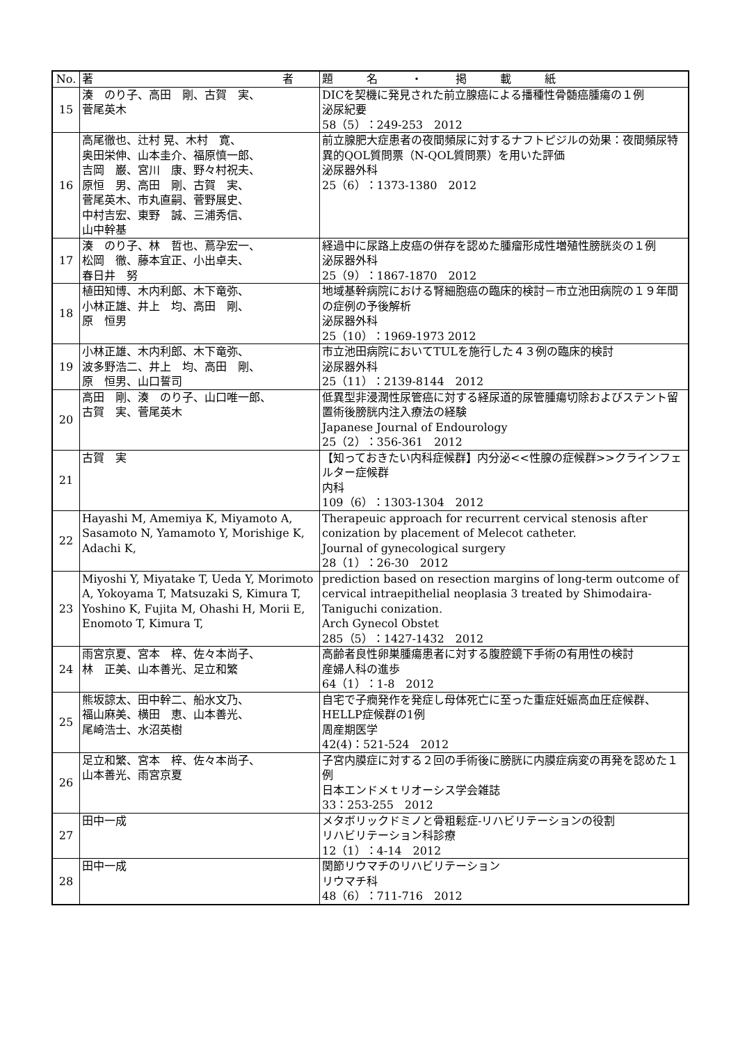| No. | 著 者 | 題 名 ・ 掲 載 紙 |
| --- | --- | --- |
| 15 | 湊 のり子、高田 剛、古賀 実、 菅尾英木 | DICを契機に発見された前立腺癌による播種性骨髄癌腫瘍の１例 泌尿紀要 58（5）：249-253 2012 |
| 16 | 高尾徹也、辻村 晃、木村 寛、 奥田栄伸、山本圭介、福原慎一郎、 吉岡 巌、宮川 康、野々村祝夫、 原恒 男、高田 剛、古賀 実、 菅尾英木、市丸直嗣、菅野展史、 中村吉宏、東野 誠、三浦秀信、 山中幹基 | 前立腺肥大症患者の夜間頻尿に対するナフトピジルの効果：夜間頻尿特異的QOL質問票（N-QOL質問票）を用いた評価 泌尿器外科 25（6）：1373-1380 2012 |
| 17 | 湊 のり子、林 哲也、蔦孕宏一、 松岡 徹、藤本宜正、小出卓夫、 春日井 努 | 経過中に尿路上皮癌の併存を認めた腫瘤形成性増殖性膀胱炎の１例 泌尿器外科 25（9）：1867-1870 2012 |
| 18 | 植田知博、木内利郎、木下竜弥、 小林正雄、井上 均、高田 剛、 原 恒男 | 地域基幹病院における腎細胞癌の臨床的検討－市立池田病院の１９年間の症例の予後解析 泌尿器外科 25（10）：1969-1973 2012 |
| 19 | 小林正雄、木内利郎、木下竜弥、 波多野浩二、井上 均、高田 剛、 原 恒男、山口誓司 | 市立池田病院においてTULを施行した４３例の臨床的検討 泌尿器外科 25（11）：2139-8144 2012 |
| 20 | 高田 剛、湊 のり子、山口唯一郎、 古賀 実、菅尾英木 | 低異型非浸潤性尿管癌に対する経尿道的尿管腫瘍切除およびステント留置術後膀胱内注入療法の経験 Japanese Journal of Endourology 25（2）：356-361 2012 |
| 21 | 古賀 実 | 【知っておきたい内科症候群】内分泌<<性腺の症候群>>クラインフェルター症候群 内科 109（6）：1303-1304 2012 |
| 22 | Hayashi M, Amemiya K, Miyamoto A, Sasamoto N, Yamamoto Y, Morishige K, Adachi K, | Therapeuic approach for recurrent cervical stenosis after conization by placement of Melecot catheter. Journal of gynecological surgery 28（1）：26-30 2012 |
| 23 | Miyoshi Y, Miyatake T, Ueda Y, Morimoto A, Yokoyama T, Matsuzaki S, Kimura T, Yoshino K, Fujita M, Ohashi H, Morii E, Enomoto T, Kimura T, | prediction based on resection margins of long-term outcome of cervical intraepithelial neoplasia 3 treated by Shimodaira-Taniguchi conization. Arch Gynecol Obstet 285（5）：1427-1432 2012 |
| 24 | 雨宮京夏、宮本 梓、佐々本尚子、 林 正美、山本善光、足立和繁 | 高齢者良性卵巣腫瘍患者に対する腹腔鏡下手術の有用性の検討 産婦人科の進歩 64（1）：1-8 2012 |
| 25 | 熊坂諒太、田中幹二、船水文乃、 福山麻美、横田 恵、山本善光、 尾崎浩士、水沼英樹 | 自宅で子癇発作を発症し母体死亡に至った重症妊娠高血圧症候群、HELLP症候群の1例 周産期医学 42(4)：521-524 2012 |
| 26 | 足立和繁、宮本 梓、佐々本尚子、 山本善光、雨宮京夏 | 子宮内膜症に対する２回の手術後に膀胱に内膜症病変の再発を認めた１例 日本エンドメｔリオーシス学会雑誌 33：253-255 2012 |
| 27 | 田中一成 | メタボリックドミノと骨粗鬆症-リハビリテーションの役割 リハビリテーション科診療 12（1）：4-14 2012 |
| 28 | 田中一成 | 関節リウマチのリハビリテーション リウマチ科 48（6）：711-716 2012 |